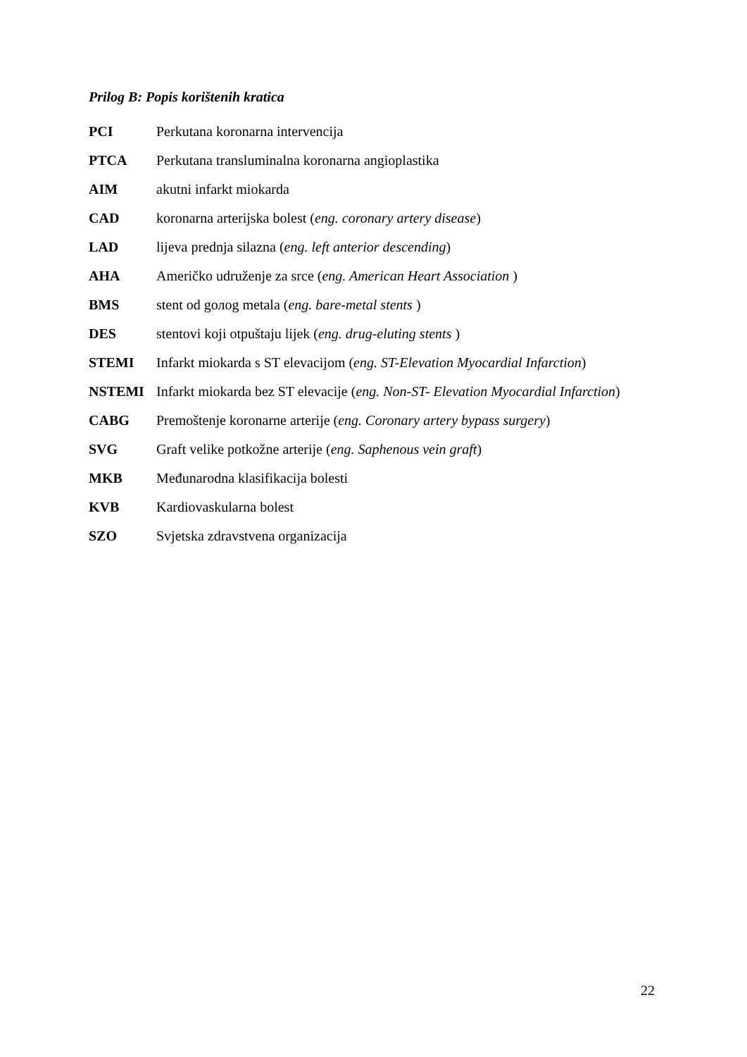Prilog B: Popis korištenih kratica
PCI Perkutana koronarna intervencija
PTCA Perkutana transluminalna koronarna angioplastika
AIM akutni infarkt miokarda
CAD koronarna arterijska bolest (eng. coronary artery disease)
LAD lijeva prednja silazna (eng. left anterior descending)
AHA Američko udruženje za srce (eng. American Heart Association )
BMS stent od gолog metala (eng. bare-metal stents )
DES stentovi koji otpuštaju lijek (eng. drug-eluting stents )
STEMI Infarkt miokarda s ST elevacijom (eng. ST-Elevation Myocardial Infarction)
NSTEMI Infarkt miokarda bez ST elevacije (eng. Non-ST- Elevation Myocardial Infarction)
CABG Premoštenje koronarne arterije (eng. Coronary artery bypass surgery)
SVG Graft velike potkožne arterije (eng. Saphenous vein graft)
MKB Međunarodna klasifikacija bolesti
KVB Kardiovaskularna bolest
SZO Svjetska zdravstvena organizacija
22